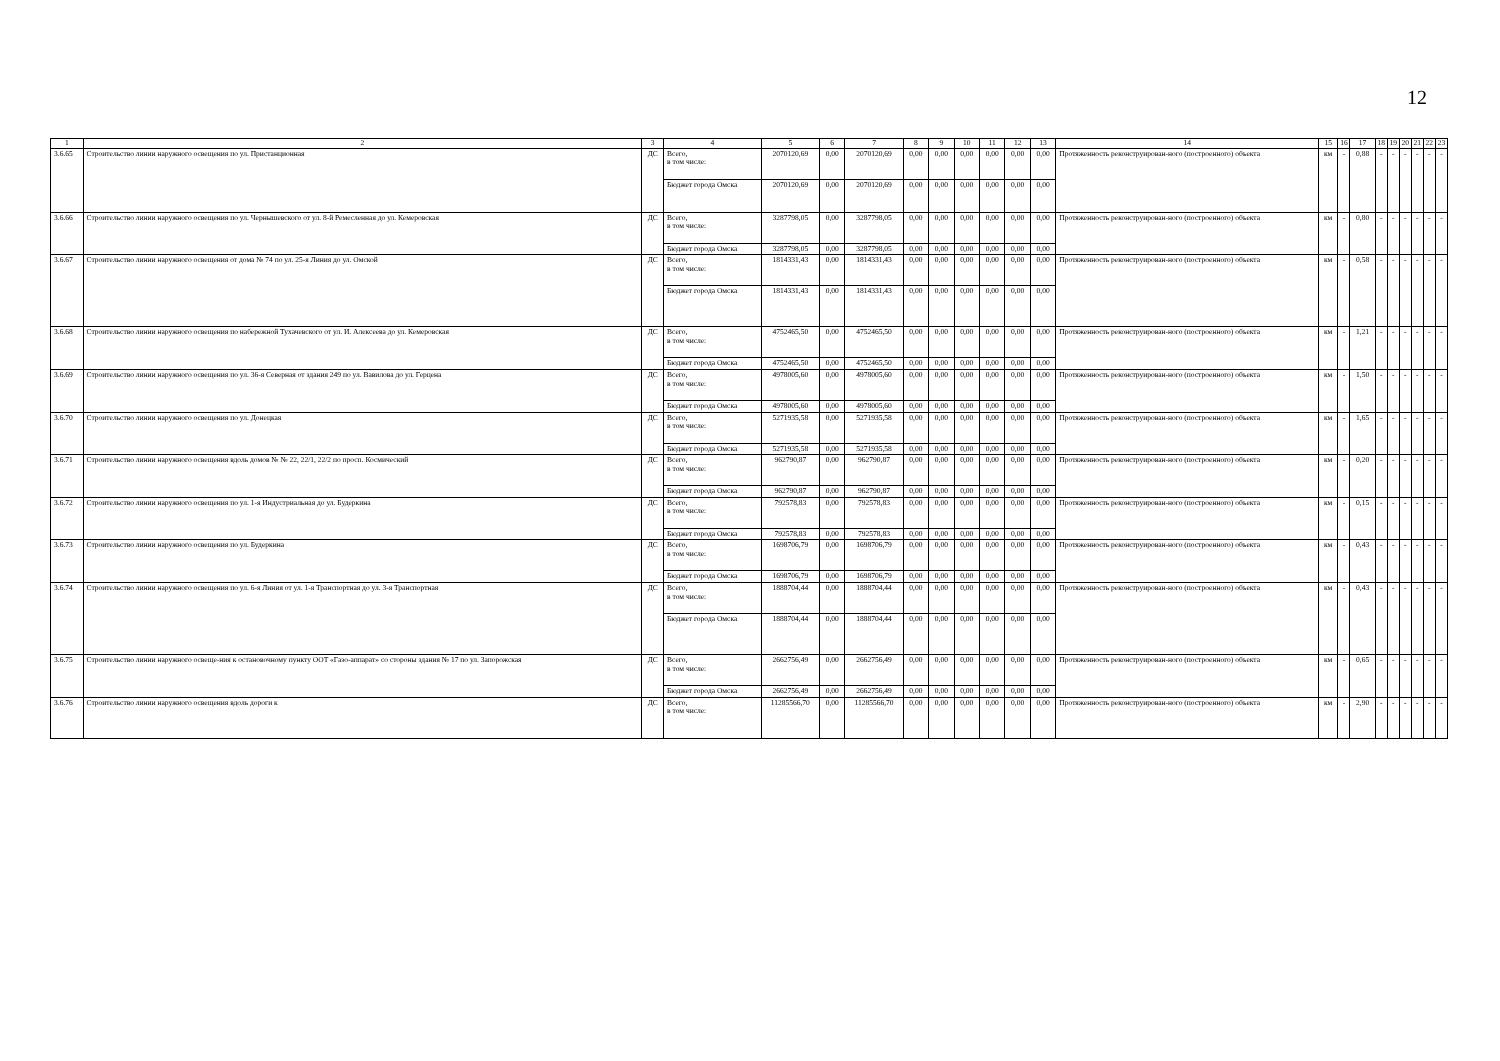12
| 1 | 2 | 3 | 4 | 5 | 6 | 7 | 8 | 9 | 10 | 11 | 12 | 13 | 14 | 15 | 16 | 17 | 18 | 19 | 20 | 21 | 22 | 23 |
| --- | --- | --- | --- | --- | --- | --- | --- | --- | --- | --- | --- | --- | --- | --- | --- | --- | --- | --- | --- | --- | --- | --- |
| 3.6.65 | Строительство линии наружного освещения по ул. Пристанционная | ДС | Всего, в том числе: | 2070120,69 | 0,00 | 2070120,69 | 0,00 | 0,00 | 0,00 | 0,00 | 0,00 | 0,00 | Протяженность реконструирован-ного (построенного) объекта | км | - | 0,88 | - | - | - | - | - | - |
| | | | Бюджет города Омска | 2070120,69 | 0,00 | 2070120,69 | 0,00 | 0,00 | 0,00 | 0,00 | 0,00 | 0,00 | | | | | | | | | | |
| 3.6.66 | Строительство линии наружного освещения по ул. Чернышевского от ул. 8-й Ремесленная до ул. Кемеровская | ДС | Всего, в том числе: | 3287798,05 | 0,00 | 3287798,05 | 0,00 | 0,00 | 0,00 | 0,00 | 0,00 | 0,00 | Протяженность реконструирован-ного (построенного) объекта | км | - | 0,80 | - | - | - | - | - | - |
| | | | Бюджет города Омска | 3287798,05 | 0,00 | 3287798,05 | 0,00 | 0,00 | 0,00 | 0,00 | 0,00 | 0,00 | | | | | | | | | | |
| 3.6.67 | Строительство линии наружного освещения от дома № 74 по ул. 25-я Линия до ул. Омской | ДС | Всего, в том числе: | 1814331,43 | 0,00 | 1814331,43 | 0,00 | 0,00 | 0,00 | 0,00 | 0,00 | 0,00 | Протяженность реконструирован-ного (построенного) объекта | км | - | 0,58 | - | - | - | - | - | - |
| | | | Бюджет города Омска | 1814331,43 | 0,00 | 1814331,43 | 0,00 | 0,00 | 0,00 | 0,00 | 0,00 | 0,00 | | | | | | | | | | |
| 3.6.68 | Строительство линии наружного освещения по набережной Тухачевского от ул. И. Алексеева до ул. Кемеровская | ДС | Всего, в том числе: | 4752465,50 | 0,00 | 4752465,50 | 0,00 | 0,00 | 0,00 | 0,00 | 0,00 | 0,00 | Протяженность реконструирован-ного (построенного) объекта | км | - | 1,21 | - | - | - | - | - | - |
| | | | Бюджет города Омска | 4752465,50 | 0,00 | 4752465,50 | 0,00 | 0,00 | 0,00 | 0,00 | 0,00 | 0,00 | | | | | | | | | | |
| 3.6.69 | Строительство линии наружного освещения по ул. 36-я Северная от здания 249 по ул. Вавилова до ул. Герцена | ДС | Всего, в том числе: | 4978005,60 | 0,00 | 4978005,60 | 0,00 | 0,00 | 0,00 | 0,00 | 0,00 | 0,00 | Протяженность реконструирован-ного (построенного) объекта | км | - | 1,50 | - | - | - | - | - | - |
| | | | Бюджет города Омска | 4978005,60 | 0,00 | 4978005,60 | 0,00 | 0,00 | 0,00 | 0,00 | 0,00 | 0,00 | | | | | | | | | | |
| 3.6.70 | Строительство линии наружного освещения по ул. Донецкая | ДС | Всего, в том числе: | 5271935,58 | 0,00 | 5271935,58 | 0,00 | 0,00 | 0,00 | 0,00 | 0,00 | 0,00 | Протяженность реконструирован-ного (построенного) объекта | км | - | 1,65 | - | - | - | - | - | - |
| | | | Бюджет города Омска | 5271935,58 | 0,00 | 5271935,58 | 0,00 | 0,00 | 0,00 | 0,00 | 0,00 | 0,00 | | | | | | | | | | |
| 3.6.71 | Строительство линии наружного освещения вдоль домов № № 22, 22/1, 22/2 по просп. Космический | ДС | Всего, в том числе: | 962790,87 | 0,00 | 962790,87 | 0,00 | 0,00 | 0,00 | 0,00 | 0,00 | 0,00 | Протяженность реконструирован-ного (построенного) объекта | км | - | 0,20 | - | - | - | - | - | - |
| | | | Бюджет города Омска | 962790,87 | 0,00 | 962790,87 | 0,00 | 0,00 | 0,00 | 0,00 | 0,00 | 0,00 | | | | | | | | | | |
| 3.6.72 | Строительство линии наружного освещения по ул. 1-я Индустриальная до ул. Будеркина | ДС | Всего, в том числе: | 792578,83 | 0,00 | 792578,83 | 0,00 | 0,00 | 0,00 | 0,00 | 0,00 | 0,00 | Протяженность реконструирован-ного (построенного) объекта | км | - | 0,15 | - | - | - | - | - | - |
| | | | Бюджет города Омска | 792578,83 | 0,00 | 792578,83 | 0,00 | 0,00 | 0,00 | 0,00 | 0,00 | 0,00 | | | | | | | | | | |
| 3.6.73 | Строительство линии наружного освещения по ул. Будеркина | ДС | Всего, в том числе: | 1698706,79 | 0,00 | 1698706,79 | 0,00 | 0,00 | 0,00 | 0,00 | 0,00 | 0,00 | Протяженность реконструирован-ного (построенного) объекта | км | - | 0,43 | - | - | - | - | - | - |
| | | | Бюджет города Омска | 1698706,79 | 0,00 | 1698706,79 | 0,00 | 0,00 | 0,00 | 0,00 | 0,00 | 0,00 | | | | | | | | | | |
| 3.6.74 | Строительство линии наружного освещения по ул. 6-я Линия от ул. 1-я Транспортная до ул. 3-я Транспортная | ДС | Всего, в том числе: | 1888704,44 | 0,00 | 1888704,44 | 0,00 | 0,00 | 0,00 | 0,00 | 0,00 | 0,00 | Протяженность реконструирован-ного (построенного) объекта | км | - | 0,43 | - | - | - | - | - | - |
| | | | Бюджет города Омска | 1888704,44 | 0,00 | 1888704,44 | 0,00 | 0,00 | 0,00 | 0,00 | 0,00 | 0,00 | | | | | | | | | | |
| 3.6.75 | Строительство линии наружного освеще-ния к остановочному пункту ООТ «Газо-аппарат» со стороны здания № 17 по ул. Запорожская | ДС | Всего, в том числе: | 2662756,49 | 0,00 | 2662756,49 | 0,00 | 0,00 | 0,00 | 0,00 | 0,00 | 0,00 | Протяженность реконструирован-ного (построенного) объекта | км | - | 0,65 | - | - | - | - | - | - |
| | | | Бюджет города Омска | 2662756,49 | 0,00 | 2662756,49 | 0,00 | 0,00 | 0,00 | 0,00 | 0,00 | 0,00 | | | | | | | | | | |
| 3.6.76 | Строительство линии наружного освещения вдоль дороги к | ДС | Всего, в том числе: | 11285566,70 | 0,00 | 11285566,70 | 0,00 | 0,00 | 0,00 | 0,00 | 0,00 | 0,00 | Протяженность реконструирован-ного (построенного) объекта | км | - | 2,90 | - | - | - | - | - | - |